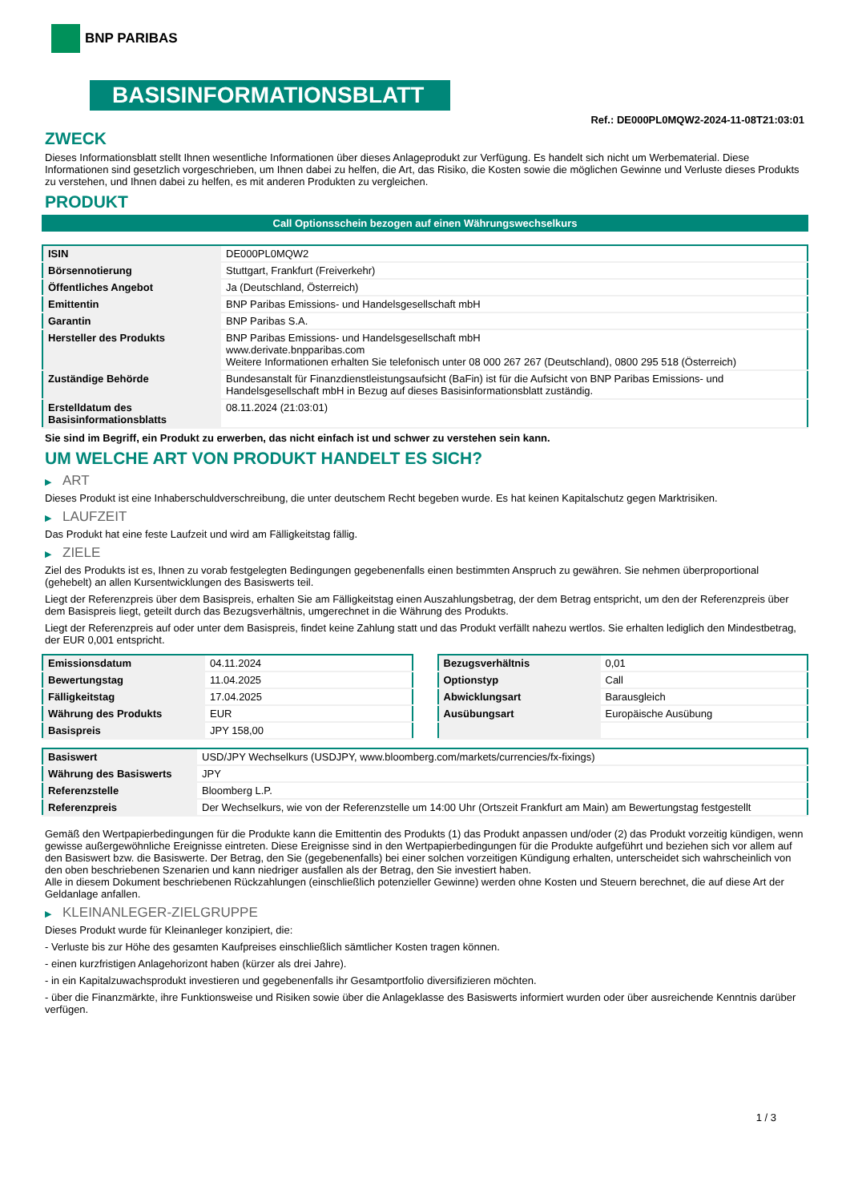BNP PARIBAS
BASISINFORMATIONSBLATT
Ref.: DE000PL0MQW2-2024-11-08T21:03:01
ZWECK
Dieses Informationsblatt stellt Ihnen wesentliche Informationen über dieses Anlageprodukt zur Verfügung. Es handelt sich nicht um Werbematerial. Diese Informationen sind gesetzlich vorgeschrieben, um Ihnen dabei zu helfen, die Art, das Risiko, die Kosten sowie die möglichen Gewinne und Verluste dieses Produkts zu verstehen, und Ihnen dabei zu helfen, es mit anderen Produkten zu vergleichen.
PRODUKT
Call Optionsschein bezogen auf einen Währungswechselkurs
| ISIN | DE000PL0MQW2 |
| Börsennotierung | Stuttgart, Frankfurt (Freiverkehr) |
| Öffentliches Angebot | Ja (Deutschland, Österreich) |
| Emittentin | BNP Paribas Emissions- und Handelsgesellschaft mbH |
| Garantin | BNP Paribas S.A. |
| Hersteller des Produkts | BNP Paribas Emissions- und Handelsgesellschaft mbH www.derivate.bnpparibas.com Weitere Informationen erhalten Sie telefonisch unter 08 000 267 267 (Deutschland), 0800 295 518 (Österreich) |
| Zuständige Behörde | Bundesanstalt für Finanzdienstleistungsaufsicht (BaFin) ist für die Aufsicht von BNP Paribas Emissions- und Handelsgesellschaft mbH in Bezug auf dieses Basisinformationsblatt zuständig. |
| Erstelldatum des Basisinformationsblatts | 08.11.2024 (21:03:01) |
Sie sind im Begriff, ein Produkt zu erwerben, das nicht einfach ist und schwer zu verstehen sein kann.
UM WELCHE ART VON PRODUKT HANDELT ES SICH?
▶ ART
Dieses Produkt ist eine Inhaberschuldverschreibung, die unter deutschem Recht begeben wurde. Es hat keinen Kapitalschutz gegen Marktrisiken.
▶ LAUFZEIT
Das Produkt hat eine feste Laufzeit und wird am Fälligkeitstag fällig.
▶ ZIELE
Ziel des Produkts ist es, Ihnen zu vorab festgelegten Bedingungen gegebenenfalls einen bestimmten Anspruch zu gewähren. Sie nehmen überproportional (gehebelt) an allen Kursentwicklungen des Basiswerts teil.
Liegt der Referenzpreis über dem Basispreis, erhalten Sie am Fälligkeitstag einen Auszahlungsbetrag, der dem Betrag entspricht, um den der Referenzpreis über dem Basispreis liegt, geteilt durch das Bezugsverhältnis, umgerechnet in die Währung des Produkts.
Liegt der Referenzpreis auf oder unter dem Basispreis, findet keine Zahlung statt und das Produkt verfällt nahezu wertlos. Sie erhalten lediglich den Mindestbetrag, der EUR 0,001 entspricht.
| Emissionsdatum | 04.11.2024 |
| Bewertungstag | 11.04.2025 |
| Fälligkeitstag | 17.04.2025 |
| Währung des Produkts | EUR |
| Basispreis | JPY 158,00 |
| Bezugsverhältnis | 0,01 |
| Optionstyp | Call |
| Abwicklungsart | Barausgleich |
| Ausübungsart | Europäische Ausübung |
| Basiswert | USD/JPY Wechselkurs (USDJPY, www.bloomberg.com/markets/currencies/fx-fixings) |
| Währung des Basiswerts | JPY |
| Referenzstelle | Bloomberg L.P. |
| Referenzpreis | Der Wechselkurs, wie von der Referenzstelle um 14:00 Uhr (Ortszeit Frankfurt am Main) am Bewertungstag festgestellt |
Gemäß den Wertpapierbedingungen für die Produkte kann die Emittentin des Produkts (1) das Produkt anpassen und/oder (2) das Produkt vorzeitig kündigen, wenn gewisse außergewöhnliche Ereignisse eintreten. Diese Ereignisse sind in den Wertpapierbedingungen für die Produkte aufgeführt und beziehen sich vor allem auf den Basiswert bzw. die Basiswerte. Der Betrag, den Sie (gegebenenfalls) bei einer solchen vorzeitigen Kündigung erhalten, unterscheidet sich wahrscheinlich von den oben beschriebenen Szenarien und kann niedriger ausfallen als der Betrag, den Sie investiert haben.
Alle in diesem Dokument beschriebenen Rückzahlungen (einschließlich potenzieller Gewinne) werden ohne Kosten und Steuern berechnet, die auf diese Art der Geldanlage anfallen.
▶ KLEINANLEGER-ZIELGRUPPE
Dieses Produkt wurde für Kleinanleger konzipiert, die:
- Verluste bis zur Höhe des gesamten Kaufpreises einschließlich sämtlicher Kosten tragen können.
- einen kurzfristigen Anlagehorizont haben (kürzer als drei Jahre).
- in ein Kapitalzuwachsprodukt investieren und gegebenenfalls ihr Gesamtportfolio diversifizieren möchten.
- über die Finanzmärkte, ihre Funktionsweise und Risiken sowie über die Anlageklasse des Basiswerts informiert wurden oder über ausreichende Kenntnis darüber verfügen.
1 / 3